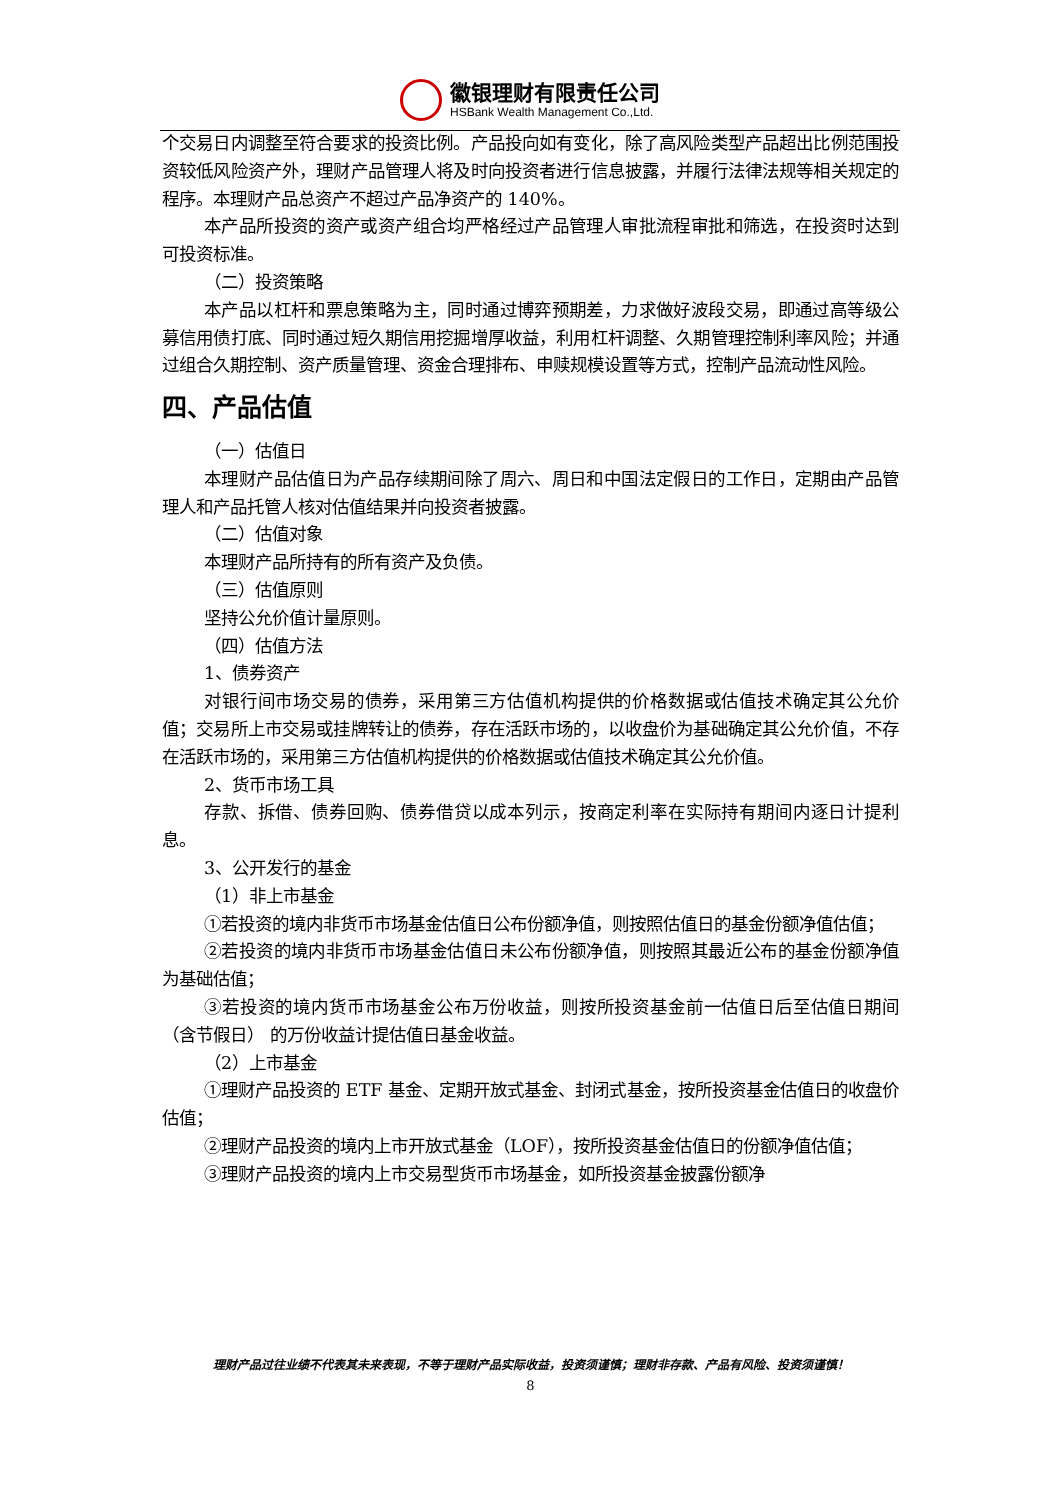徽银理财有限责任公司
HSBank Wealth Management Co.,Ltd.
个交易日内调整至符合要求的投资比例。产品投向如有变化，除了高风险类型产品超出比例范围投资较低风险资产外，理财产品管理人将及时向投资者进行信息披露，并履行法律法规等相关规定的程序。本理财产品总资产不超过产品净资产的 140%。
本产品所投资的资产或资产组合均严格经过产品管理人审批流程审批和筛选，在投资时达到可投资标准。
（二）投资策略
本产品以杠杆和票息策略为主，同时通过博弈预期差，力求做好波段交易，即通过高等级公募信用债打底、同时通过短久期信用挖掘增厚收益，利用杠杆调整、久期管理控制利率风险；并通过组合久期控制、资产质量管理、资金合理排布、申赎规模设置等方式，控制产品流动性风险。
四、产品估值
（一）估值日
本理财产品估值日为产品存续期间除了周六、周日和中国法定假日的工作日，定期由产品管理人和产品托管人核对估值结果并向投资者披露。
（二）估值对象
本理财产品所持有的所有资产及负债。
（三）估值原则
坚持公允价值计量原则。
（四）估值方法
1、债券资产
对银行间市场交易的债券，采用第三方估值机构提供的价格数据或估值技术确定其公允价值；交易所上市交易或挂牌转让的债券，存在活跃市场的，以收盘价为基础确定其公允价值，不存在活跃市场的，采用第三方估值机构提供的价格数据或估值技术确定其公允价值。
2、货币市场工具
存款、拆借、债券回购、债券借贷以成本列示，按商定利率在实际持有期间内逐日计提利息。
3、公开发行的基金
（1）非上市基金
①若投资的境内非货币市场基金估值日公布份额净值，则按照估值日的基金份额净值估值；
②若投资的境内非货币市场基金估值日未公布份额净值，则按照其最近公布的基金份额净值为基础估值；
③若投资的境内货币市场基金公布万份收益，则按所投资基金前一估值日后至估值日期间（含节假日） 的万份收益计提估值日基金收益。
（2）上市基金
①理财产品投资的 ETF 基金、定期开放式基金、封闭式基金，按所投资基金估值日的收盘价估值；
②理财产品投资的境内上市开放式基金（LOF），按所投资基金估值日的份额净值估值；
③理财产品投资的境内上市交易型货币市场基金，如所投资基金披露份额净
理财产品过往业绩不代表其未来表现，不等于理财产品实际收益，投资须谨慎；理财非存款、产品有风险、投资须谨慎！
8